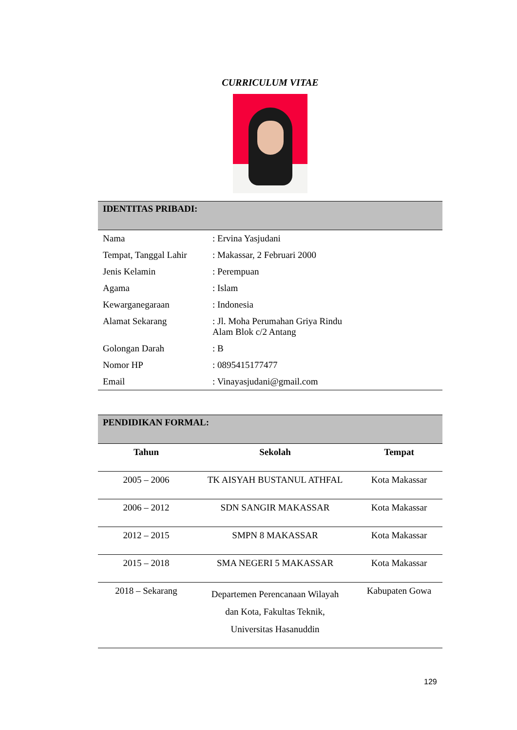CURRICULUM VITAE
| IDENTITAS PRIBADI: | |
| --- | --- |
| Nama | : Ervina Yasjudani |
| Tempat, Tanggal Lahir | : Makassar, 2 Februari 2000 |
| Jenis Kelamin | : Perempuan |
| Agama | : Islam |
| Kewarganegaraan | : Indonesia |
| Alamat Sekarang | : Jl. Moha Perumahan Griya Rindu Alam Blok c/2 Antang |
| Golongan Darah | : B |
| Nomor HP | : 0895415177477 |
| Email | : Vinayasjudani@gmail.com |
| PENDIDIKAN FORMAL: | | |
| --- | --- | --- |
| Tahun | Sekolah | Tempat |
| 2005 – 2006 | TK AISYAH BUSTANUL ATHFAL | Kota Makassar |
| 2006 – 2012 | SDN SANGIR MAKASSAR | Kota Makassar |
| 2012 – 2015 | SMPN 8 MAKASSAR | Kota Makassar |
| 2015 – 2018 | SMA NEGERI 5 MAKASSAR | Kota Makassar |
| 2018 – Sekarang | Departemen Perencanaan Wilayah dan Kota, Fakultas Teknik, Universitas Hasanuddin | Kabupaten Gowa |
129